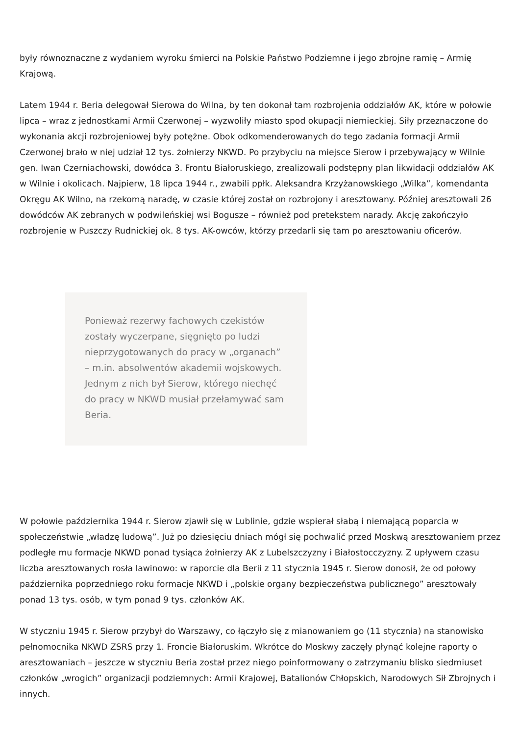były równoznaczne z wydaniem wyroku śmierci na Polskie Państwo Podziemne i jego zbrojne ramię – Armię Krajową.
Latem 1944 r. Beria delegował Sierowa do Wilna, by ten dokonał tam rozbrojenia oddziałów AK, które w połowie lipca – wraz z jednostkami Armii Czerwonej – wyzwoliły miasto spod okupacji niemieckiej. Siły przeznaczone do wykonania akcji rozbrojeniowej były potężne. Obok odkomenderowanych do tego zadania formacji Armii Czerwonej brało w niej udział 12 tys. żołnierzy NKWD. Po przybyciu na miejsce Sierow i przebywający w Wilnie gen. Iwan Czerniachowski, dowódca 3. Frontu Białoruskiego, zrealizowali podstępny plan likwidacji oddziałów AK w Wilnie i okolicach. Najpierw, 18 lipca 1944 r., zwabili ppłk. Aleksandra Krzyżanowskiego „Wilka”, komendanta Okręgu AK Wilno, na rzekomą naradę, w czasie której został on rozbrojony i aresztowany. Później aresztowali 26 dowódców AK zebranych w podwileńskiej wsi Bogusze – również pod pretekstem narady. Akcję zakończyło rozbrojenie w Puszczy Rudnickiej ok. 8 tys. AK-owców, którzy przedarli się tam po aresztowaniu oficerów.
Ponieważ rezerwy fachowych czekistów zostały wyczerpane, sięgnięto po ludzi nieprzygotowanych do pracy w „organach” – m.in. absolwentów akademii wojskowych. Jednym z nich był Sierow, którego niechęć do pracy w NKWD musiał przełamywać sam Beria.
W połowie października 1944 r. Sierow zjawił się w Lublinie, gdzie wspierał słabą i niemającą poparcia w społeczeństwie „władzę ludową”. Już po dziesięciu dniach mógł się pochwalić przed Moskwą aresztowaniem przez podległe mu formacje NKWD ponad tysiąca żołnierzy AK z Lubelszczyzny i Białostocczyzny. Z upływem czasu liczba aresztowanych rosła lawinowo: w raporcie dla Berii z 11 stycznia 1945 r. Sierow donosił, że od połowy października poprzedniego roku formacje NKWD i „polskie organy bezpieczeństwa publicznego” aresztowały ponad 13 tys. osób, w tym ponad 9 tys. członków AK.
W styczniu 1945 r. Sierow przybył do Warszawy, co łączyło się z mianowaniem go (11 stycznia) na stanowisko pełnomocnika NKWD ZSRS przy 1. Froncie Białoruskim. Wkrótce do Moskwy zaczęły płynąć kolejne raporty o aresztowaniach – jeszcze w styczniu Beria został przez niego poinformowany o zatrzymaniu blisko siedmiuset członków „wrogich” organizacji podziemnych: Armii Krajowej, Batalionów Chłopskich, Narodowych Sił Zbrojnych i innych.